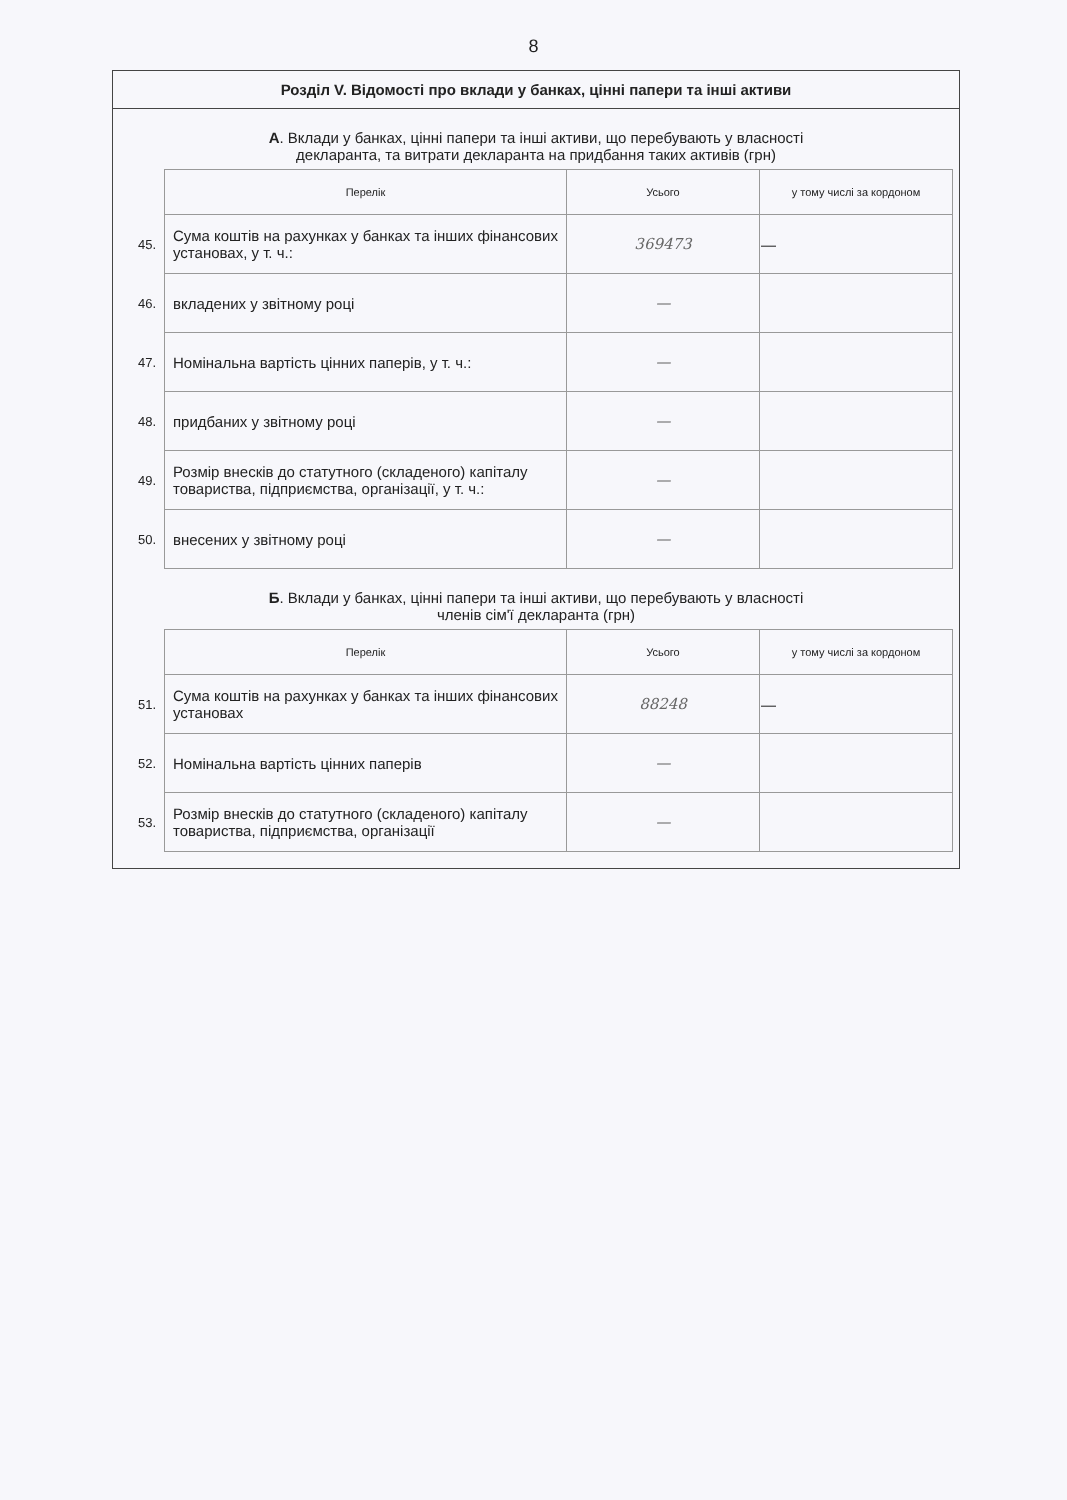8
Розділ V. Відомості про вклади у банках, цінні папери та інші активи
А. Вклади у банках, цінні папери та інші активи, що перебувають у власності
декларанта, та витрати декларанта на придбання таких активів (грн)
| | Перелік | Усього | у тому числі за кордоном |
| 45. | Сума коштів на рахунках у банках та інших фінансових установах, у т. ч.: | 369473 | — |
| 46. | вкладених у звітному році | — | |
| 47. | Номінальна вартість цінних паперів, у т. ч.: | — | |
| 48. | придбаних у звітному році | — | |
| 49. | Розмір внесків до статутного (складеного) капіталу товариства, підприємства, організації, у т. ч.: | — | |
| 50. | внесених у звітному році | — | |
Б. Вклади у банках, цінні папери та інші активи, що перебувають у власності
членів сім'ї декларанта (грн)
| | Перелік | Усього | у тому числі за кордоном |
| 51. | Сума коштів на рахунках у банках та інших фінансових установах | 88248 | — |
| 52. | Номінальна вартість цінних паперів | — | |
| 53. | Розмір внесків до статутного (складеного) капіталу товариства, підприємства, організації | — | |